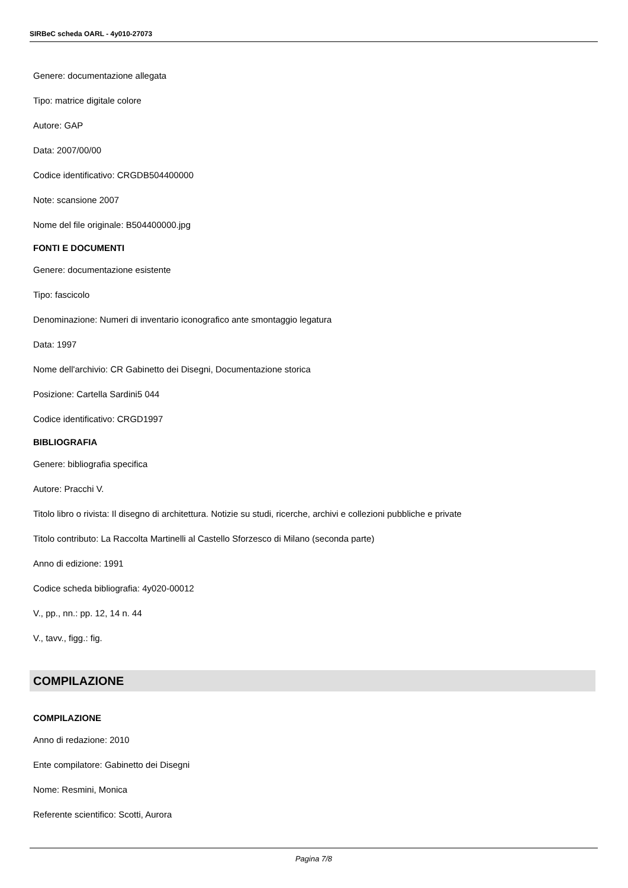SIRBeC scheda OARL - 4y010-27073
Genere: documentazione allegata
Tipo: matrice digitale colore
Autore: GAP
Data: 2007/00/00
Codice identificativo: CRGDB504400000
Note: scansione 2007
Nome del file originale: B504400000.jpg
FONTI E DOCUMENTI
Genere: documentazione esistente
Tipo: fascicolo
Denominazione: Numeri di inventario iconografico ante smontaggio legatura
Data: 1997
Nome dell'archivio: CR Gabinetto dei Disegni, Documentazione storica
Posizione: Cartella Sardini5 044
Codice identificativo: CRGD1997
BIBLIOGRAFIA
Genere: bibliografia specifica
Autore: Pracchi V.
Titolo libro o rivista: Il disegno di architettura. Notizie su studi, ricerche, archivi e collezioni pubbliche e private
Titolo contributo: La Raccolta Martinelli al Castello Sforzesco di Milano (seconda parte)
Anno di edizione: 1991
Codice scheda bibliografia: 4y020-00012
V., pp., nn.: pp. 12, 14 n. 44
V., tavv., figg.: fig.
COMPILAZIONE
COMPILAZIONE
Anno di redazione: 2010
Ente compilatore: Gabinetto dei Disegni
Nome: Resmini, Monica
Referente scientifico: Scotti, Aurora
Pagina 7/8